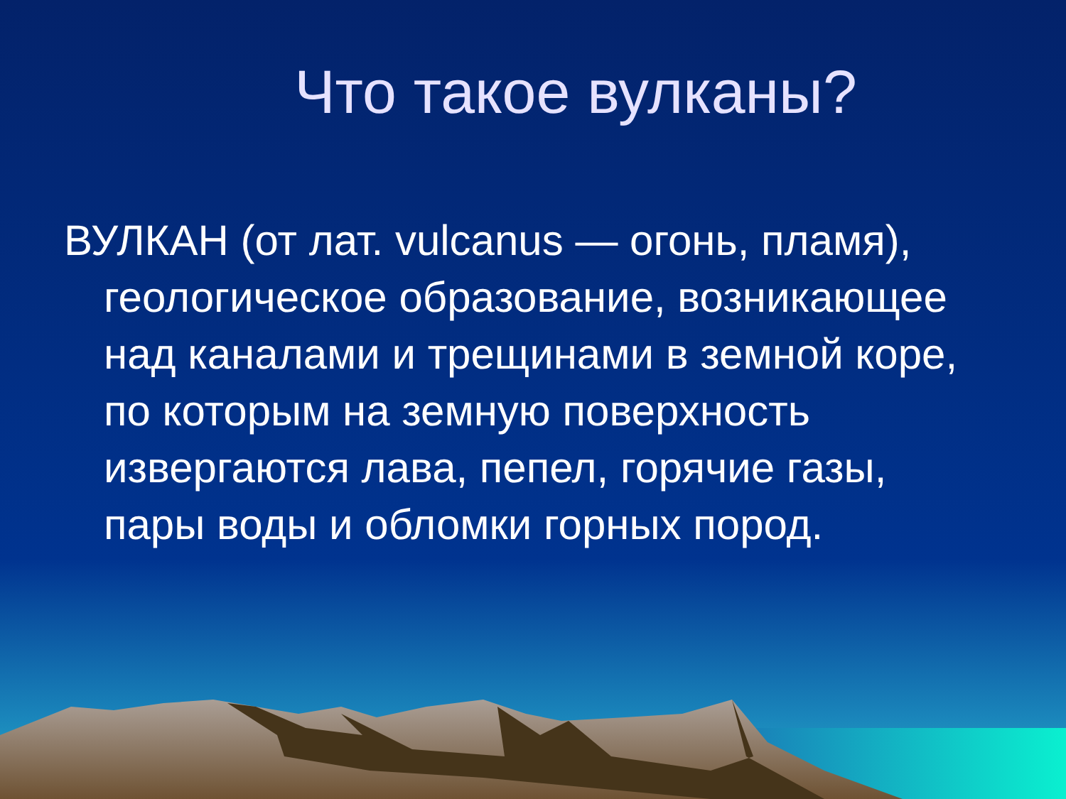Что такое вулканы?
ВУЛКАН (от лат. vulcanus — огонь, пламя), геологическое образование, возникающее над каналами и трещинами в земной коре, по которым на земную поверхность извергаются лава, пепел, горячие газы, пары воды и обломки горных пород.